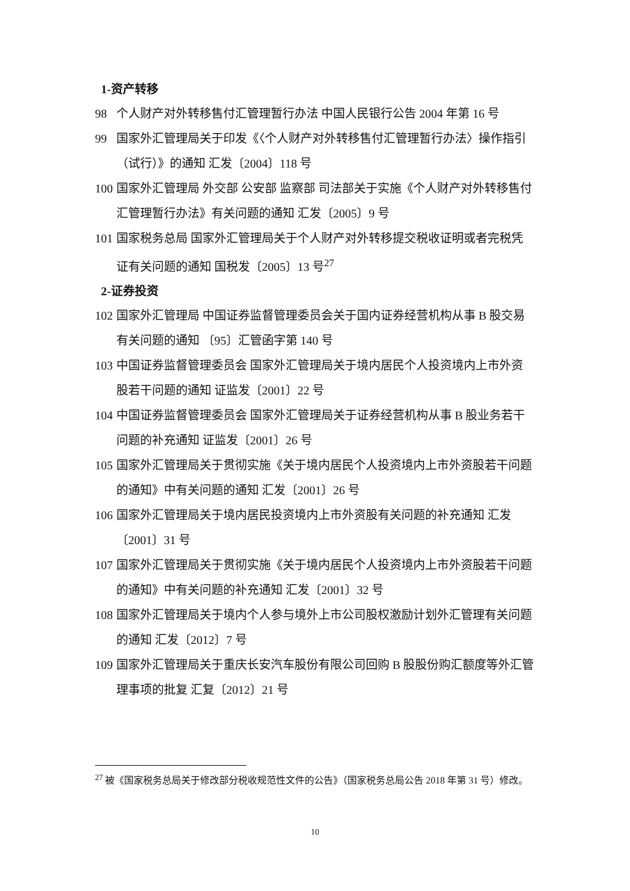1-资产转移
98 个人财产对外转移售付汇管理暂行办法 中国人民银行公告 2004 年第 16 号
99 国家外汇管理局关于印发《〈个人财产对外转移售付汇管理暂行办法〉操作指引（试行）》的通知 汇发〔2004〕118 号
100 国家外汇管理局 外交部 公安部 监察部 司法部关于实施《个人财产对外转移售付汇管理暂行办法》有关问题的通知 汇发〔2005〕9 号
101 国家税务总局 国家外汇管理局关于个人财产对外转移提交税收证明或者完税凭证有关问题的通知 国税发〔2005〕13 号<sup>27</sup>
2-证券投资
102 国家外汇管理局 中国证券监督管理委员会关于国内证券经营机构从事 B 股交易有关问题的通知 〔95〕汇管函字第 140 号
103 中国证券监督管理委员会 国家外汇管理局关于境内居民个人投资境内上市外资股若干问题的通知 证监发〔2001〕22 号
104 中国证券监督管理委员会 国家外汇管理局关于证券经营机构从事 B 股业务若干问题的补充通知 证监发〔2001〕26 号
105 国家外汇管理局关于贯彻实施《关于境内居民个人投资境内上市外资股若干问题的通知》中有关问题的通知 汇发〔2001〕26 号
106 国家外汇管理局关于境内居民投资境内上市外资股有关问题的补充通知 汇发〔2001〕31 号
107 国家外汇管理局关于贯彻实施《关于境内居民个人投资境内上市外资股若干问题的通知》中有关问题的补充通知 汇发〔2001〕32 号
108 国家外汇管理局关于境内个人参与境外上市公司股权激励计划外汇管理有关问题的通知 汇发〔2012〕7 号
109 国家外汇管理局关于重庆长安汽车股份有限公司回购 B 股股份购汇额度等外汇管理事项的批复 汇复〔2012〕21 号
<sup>27</sup> 被《国家税务总局关于修改部分税收规范性文件的公告》（国家税务总局公告 2018 年第 31 号）修改。
10